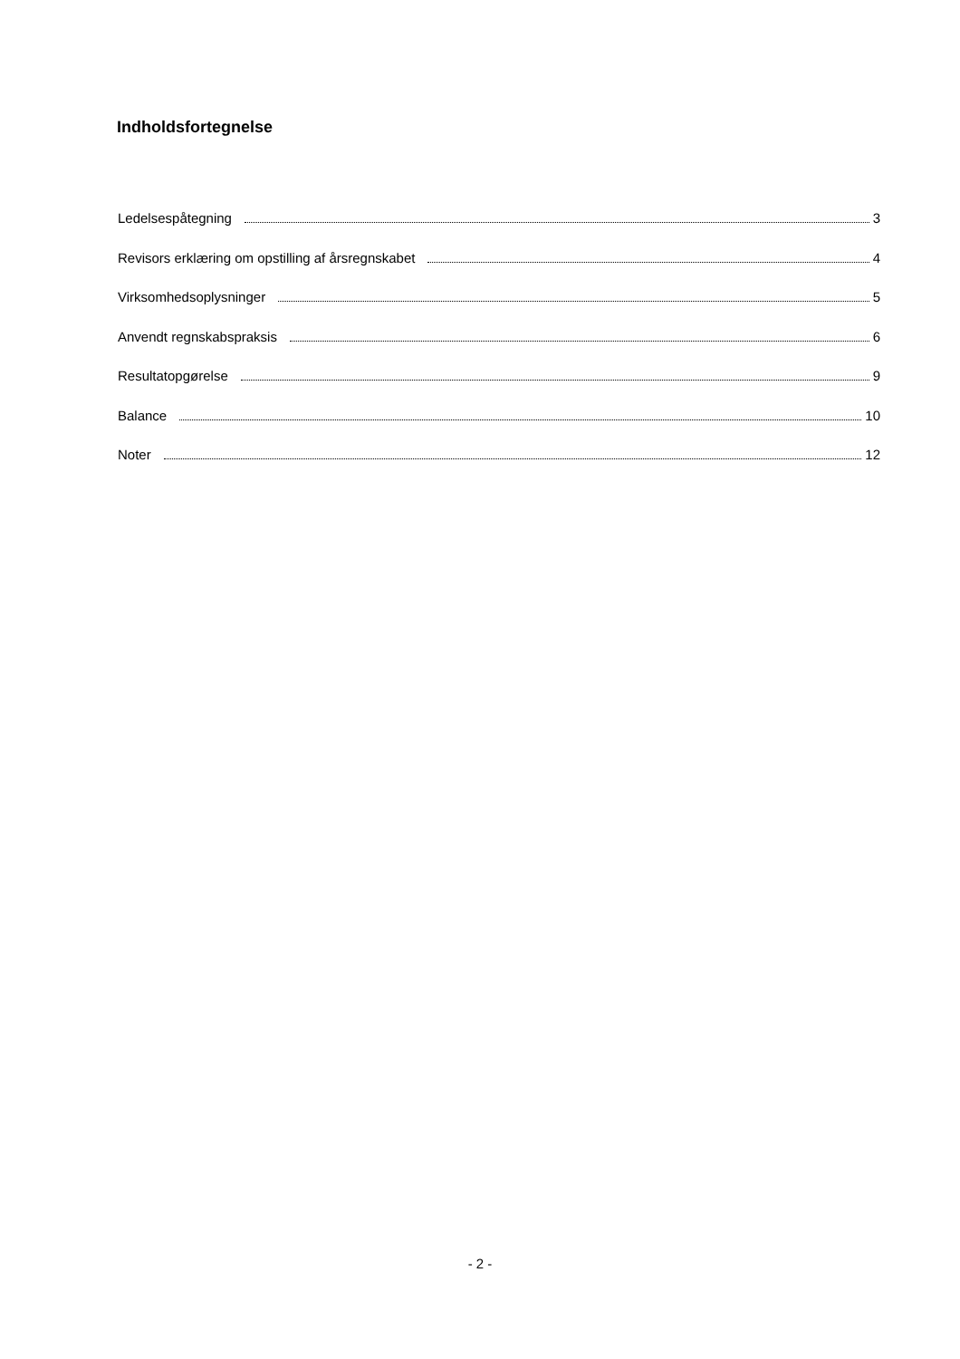Indholdsfortegnelse
Ledelsespåtegning 3
Revisors erklæring om opstilling af årsregnskabet 4
Virksomhedsoplysninger 5
Anvendt regnskabspraksis 6
Resultatopgørelse 9
Balance 10
Noter 12
- 2 -